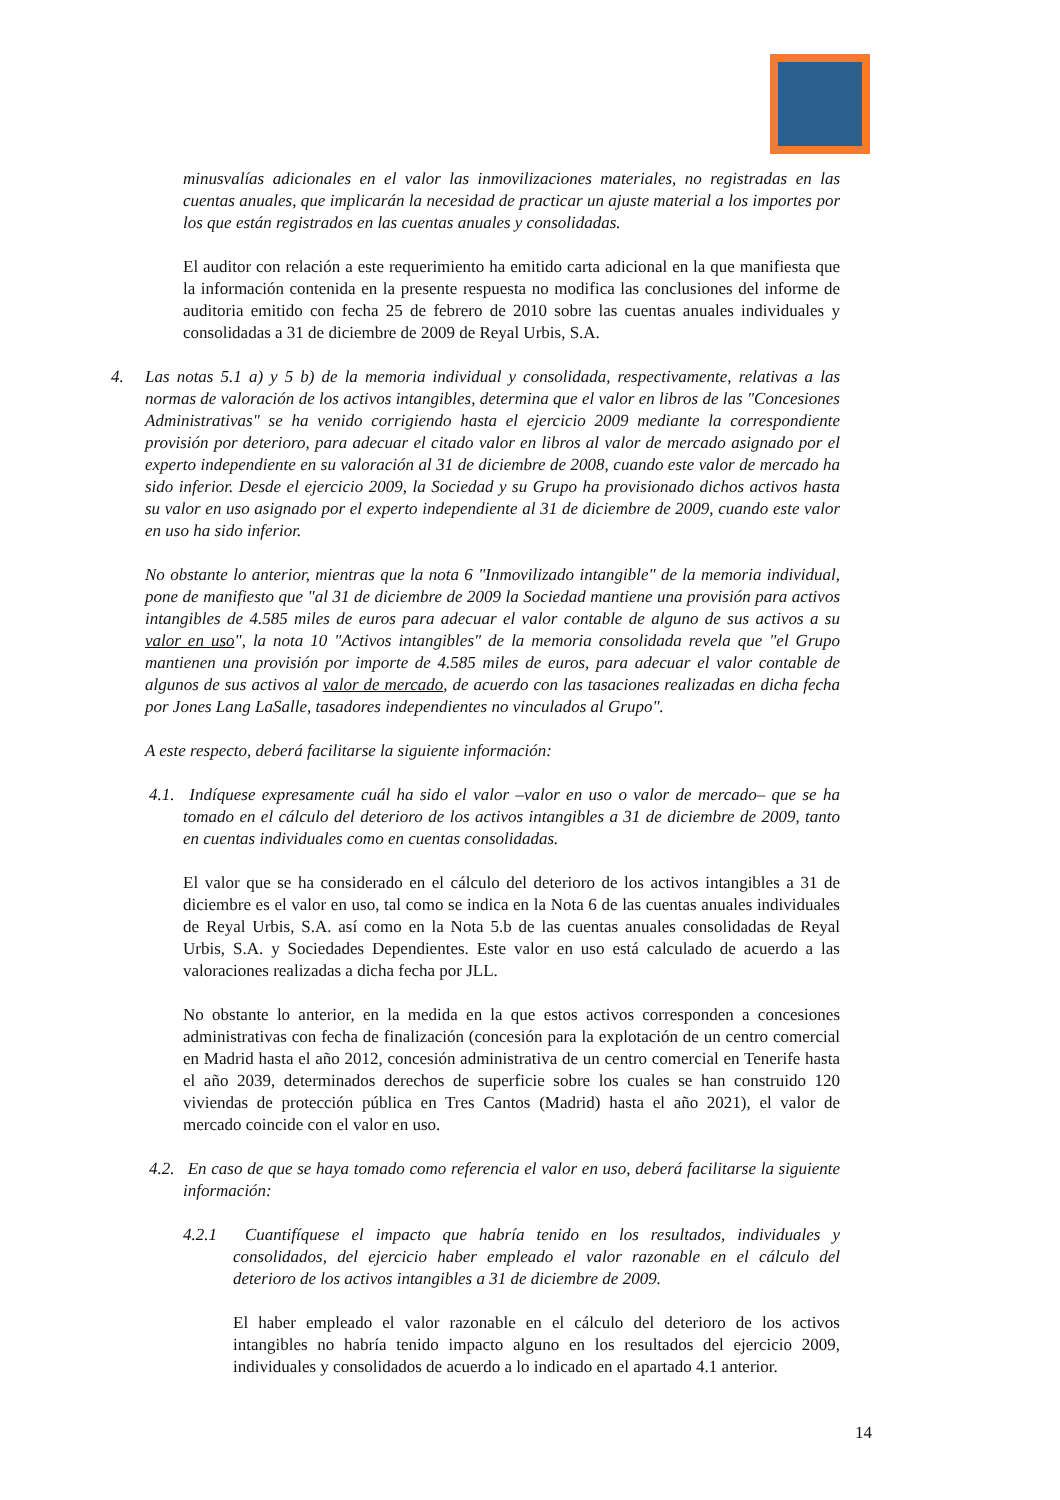minusvalías adicionales en el valor las inmovilizaciones materiales, no registradas en las cuentas anuales, que implicarán la necesidad de practicar un ajuste material a los importes por los que están registrados en las cuentas anuales y consolidadas.
El auditor con relación a este requerimiento ha emitido carta adicional en la que manifiesta que la información contenida en la presente respuesta no modifica las conclusiones del informe de auditoria emitido con fecha 25 de febrero de 2010 sobre las cuentas anuales individuales y consolidadas a 31 de diciembre de 2009 de Reyal Urbis, S.A.
4. Las notas 5.1 a) y 5 b) de la memoria individual y consolidada, respectivamente, relativas a las normas de valoración de los activos intangibles, determina que el valor en libros de las "Concesiones Administrativas" se ha venido corrigiendo hasta el ejercicio 2009 mediante la correspondiente provisión por deterioro, para adecuar el citado valor en libros al valor de mercado asignado por el experto independiente en su valoración al 31 de diciembre de 2008, cuando este valor de mercado ha sido inferior. Desde el ejercicio 2009, la Sociedad y su Grupo ha provisionado dichos activos hasta su valor en uso asignado por el experto independiente al 31 de diciembre de 2009, cuando este valor en uso ha sido inferior.
No obstante lo anterior, mientras que la nota 6 "Inmovilizado intangible" de la memoria individual, pone de manifiesto que "al 31 de diciembre de 2009 la Sociedad mantiene una provisión para activos intangibles de 4.585 miles de euros para adecuar el valor contable de alguno de sus activos a su valor en uso", la nota 10 "Activos intangibles" de la memoria consolidada revela que "el Grupo mantienen una provisión por importe de 4.585 miles de euros, para adecuar el valor contable de algunos de sus activos al valor de mercado, de acuerdo con las tasaciones realizadas en dicha fecha por Jones Lang LaSalle, tasadores independientes no vinculados al Grupo".
A este respecto, deberá facilitarse la siguiente información:
4.1. Indíquese expresamente cuál ha sido el valor –valor en uso o valor de mercado– que se ha tomado en el cálculo del deterioro de los activos intangibles a 31 de diciembre de 2009, tanto en cuentas individuales como en cuentas consolidadas.
El valor que se ha considerado en el cálculo del deterioro de los activos intangibles a 31 de diciembre es el valor en uso, tal como se indica en la Nota 6 de las cuentas anuales individuales de Reyal Urbis, S.A. así como en la Nota 5.b de las cuentas anuales consolidadas de Reyal Urbis, S.A. y Sociedades Dependientes. Este valor en uso está calculado de acuerdo a las valoraciones realizadas a dicha fecha por JLL.
No obstante lo anterior, en la medida en la que estos activos corresponden a concesiones administrativas con fecha de finalización (concesión para la explotación de un centro comercial en Madrid hasta el año 2012, concesión administrativa de un centro comercial en Tenerife hasta el año 2039, determinados derechos de superficie sobre los cuales se han construido 120 viviendas de protección pública en Tres Cantos (Madrid) hasta el año 2021), el valor de mercado coincide con el valor en uso.
4.2. En caso de que se haya tomado como referencia el valor en uso, deberá facilitarse la siguiente información:
4.2.1 Cuantifíquese el impacto que habría tenido en los resultados, individuales y consolidados, del ejercicio haber empleado el valor razonable en el cálculo del deterioro de los activos intangibles a 31 de diciembre de 2009.
El haber empleado el valor razonable en el cálculo del deterioro de los activos intangibles no habría tenido impacto alguno en los resultados del ejercicio 2009, individuales y consolidados de acuerdo a lo indicado en el apartado 4.1 anterior.
14